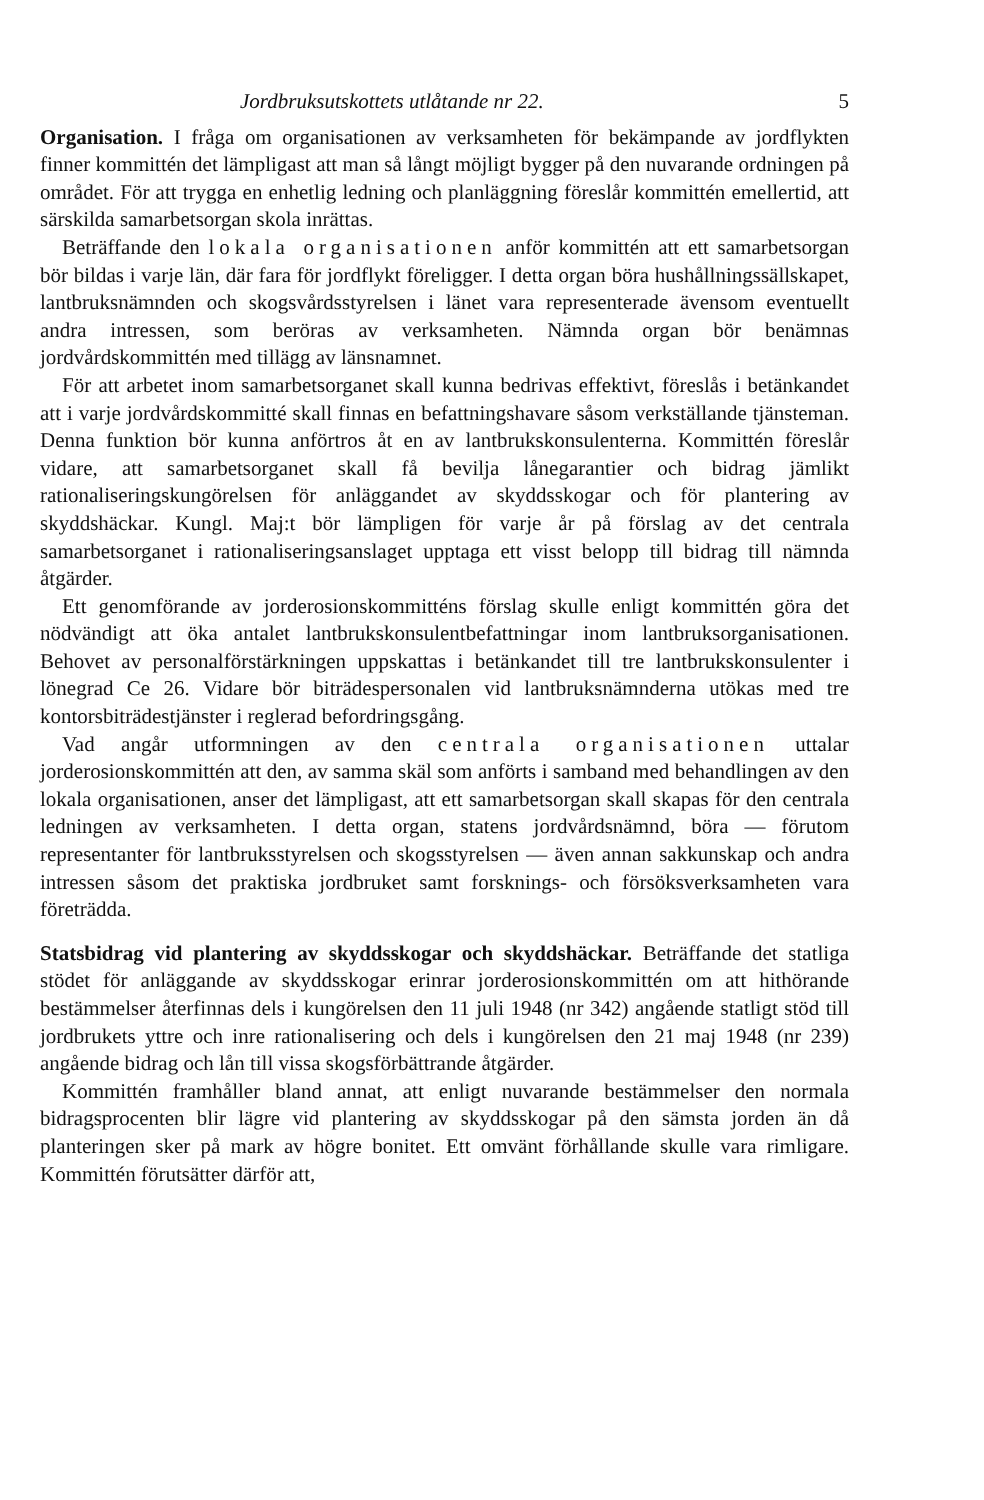Jordbruksutskottets utlåtande nr 22. 5
Organisation. I fråga om organisationen av verksamheten för bekämpande av jordflykten finner kommittén det lämpligast att man så långt möjligt bygger på den nuvarande ordningen på området. För att trygga en enhetlig ledning och planläggning föreslår kommittén emellertid, att särskilda samarbetsorgan skola inrättas.
Beträffande den lokala organisationen anför kommittén att ett samarbetsorgan bör bildas i varje län, där fara för jordflykt föreligger. I detta organ böra hushållningssällskapet, lantbruksnämnden och skogsvårdsstyrelsen i länet vara representerade ävensom eventuellt andra intressen, som beröras av verksamheten. Nämnda organ bör benämnas jordvårdskommittén med tillägg av länsnamnet.
För att arbetet inom samarbetsorganet skall kunna bedrivas effektivt, föreslås i betänkandet att i varje jordvårdskommitté skall finnas en befattningshavare såsom verkställande tjänsteman. Denna funktion bör kunna anförtros åt en av lantbrukskonsulenterna. Kommittén föreslår vidare, att samarbetsorganet skall få bevilja lånegarantier och bidrag jämlikt rationaliseringskungörelsen för anläggandet av skyddsskogar och för plantering av skyddshäckar. Kungl. Maj:t bör lämpligen för varje år på förslag av det centrala samarbetsorganet i rationaliseringsanslaget upptaga ett visst belopp till bidrag till nämnda åtgärder.
Ett genomförande av jorderosionskommitténs förslag skulle enligt kommittén göra det nödvändigt att öka antalet lantbrukskonsulentbefattningar inom lantbruksorganisationen. Behovet av personalförstärkningen uppskattas i betänkandet till tre lantbrukskonsulenter i lönegrad Ce 26. Vidare bör biträdespersonalen vid lantbruksnämnderna utökas med tre kontorsbiträdestjänster i reglerad befordringsgång.
Vad angår utformningen av den centrala organisationen uttalar jorderosionskommittén att den, av samma skäl som anförts i samband med behandlingen av den lokala organisationen, anser det lämpligast, att ett samarbetsorgan skall skapas för den centrala ledningen av verksamheten. I detta organ, statens jordvårdsnämnd, böra — förutom representanter för lantbruksstyrelsen och skogsstyrelsen — även annan sakkunskap och andra intressen såsom det praktiska jordbruket samt forsknings- och försöksverksamheten vara företrädda.
Statsbidrag vid plantering av skyddsskogar och skyddshäckar. Beträffande det statliga stödet för anläggande av skyddsskogar erinrar jorderosionskommittén om att hithörande bestämmelser återfinnas dels i kungörelsen den 11 juli 1948 (nr 342) angående statligt stöd till jordbrukets yttre och inre rationalisering och dels i kungörelsen den 21 maj 1948 (nr 239) angående bidrag och lån till vissa skogsförbättrande åtgärder.
Kommittén framhåller bland annat, att enligt nuvarande bestämmelser den normala bidragsprocenten blir lägre vid plantering av skyddsskogar på den sämsta jorden än då planteringen sker på mark av högre bonitet. Ett omvänt förhållande skulle vara rimligare. Kommittén förutsätter därför att,